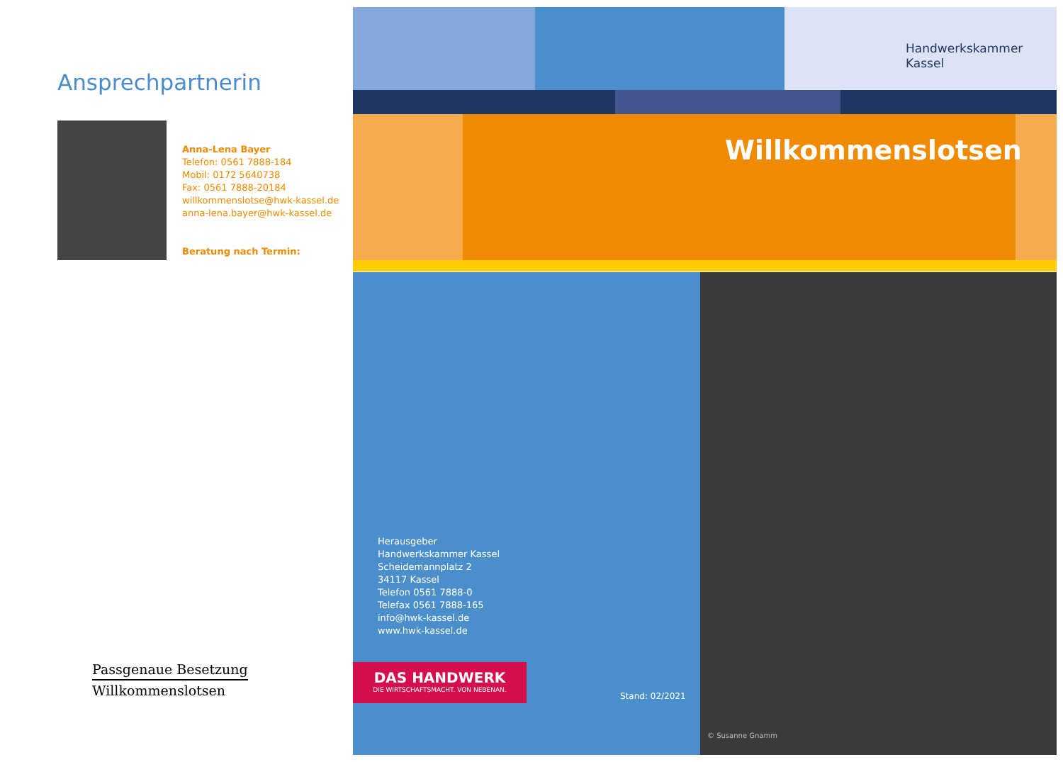Ansprechpartnerin
Anna-Lena Bayer
Telefon: 0561 7888-184
Mobil: 0172 5640738
Fax: 0561 7888-20184
willkommenslotse@hwk-kassel.de
anna-lena.bayer@hwk-kassel.de
Beratung nach Termin:
Passgenaue Besetzung
Willkommenslotsen
Handwerkskammer
Kassel
Willkommenslotsen
© Susanne Gnamm
Herausgeber
Handwerkskammer Kassel
Scheidemannplatz 2
34117 Kassel
Telefon 0561 7888-0
Telefax 0561 7888-165
info@hwk-kassel.de
www.hwk-kassel.de
DAS HANDWERK
DIE WIRTSCHAFTSMACHT. VON NEBENAN.
Stand: 02/2021